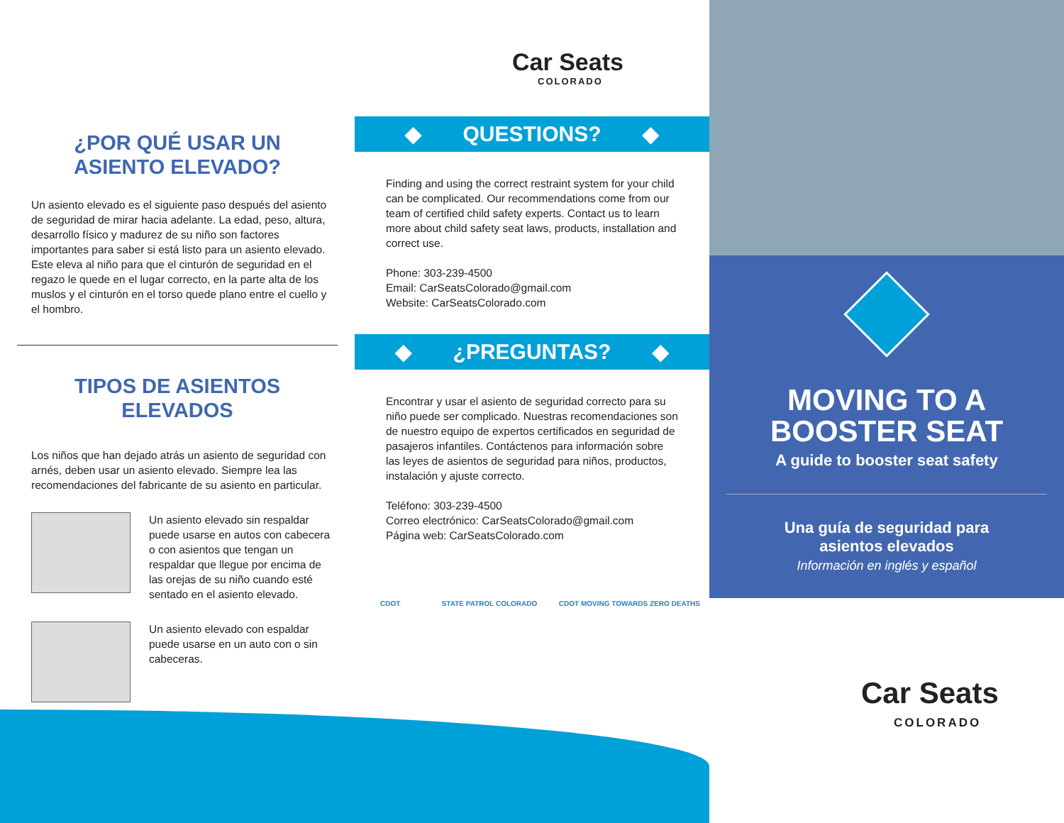¿POR QUÉ USAR UN
ASIENTO ELEVADO?
Un asiento elevado es el siguiente paso después del asiento de seguridad de mirar hacia adelante. La edad, peso, altura, desarrollo físico y madurez de su niño son factores importantes para saber si está listo para un asiento elevado. Este eleva al niño para que el cinturón de seguridad en el regazo le quede en el lugar correcto, en la parte alta de los muslos y el cinturón en el torso quede plano entre el cuello y el hombro.
TIPOS DE ASIENTOS
ELEVADOS
Los niños que han dejado atrás un asiento de seguridad con arnés, deben usar un asiento elevado. Siempre lea las recomendaciones del fabricante de su asiento en particular.
Un asiento elevado sin respaldar puede usarse en autos con cabecera o con asientos que tengan un respaldar que llegue por encima de las orejas de su niño cuando esté sentado en el asiento elevado.
Un asiento elevado con espaldar puede usarse en un auto con o sin cabeceras.
Car Seats
COLORADO
◆ QUESTIONS? ◆
Finding and using the correct restraint system for your child can be complicated. Our recommendations come from our team of certified child safety experts. Contact us to learn more about child safety seat laws, products, installation and correct use.
Phone: 303-239-4500
Email: CarSeatsColorado@gmail.com
Website: CarSeatsColorado.com
◆ ¿PREGUNTAS? ◆
Encontrar y usar el asiento de seguridad correcto para su niño puede ser complicado. Nuestras recomendaciones son de nuestro equipo de expertos certificados en seguridad de pasajeros infantiles. Contáctenos para información sobre las leyes de asientos de seguridad para niños, productos, instalación y ajuste correcto.
Teléfono: 303-239-4500
Correo electrónico: CarSeatsColorado@gmail.com
Página web: CarSeatsColorado.com
CDOT STATE PATROL COLORADO CDOT MOVING TOWARDS ZERO DEATHS
MOVING TO A
BOOSTER SEAT
A guide to booster seat safety
Una guía de seguridad para
asientos elevados
Información en inglés y español
Car Seats
COLORADO